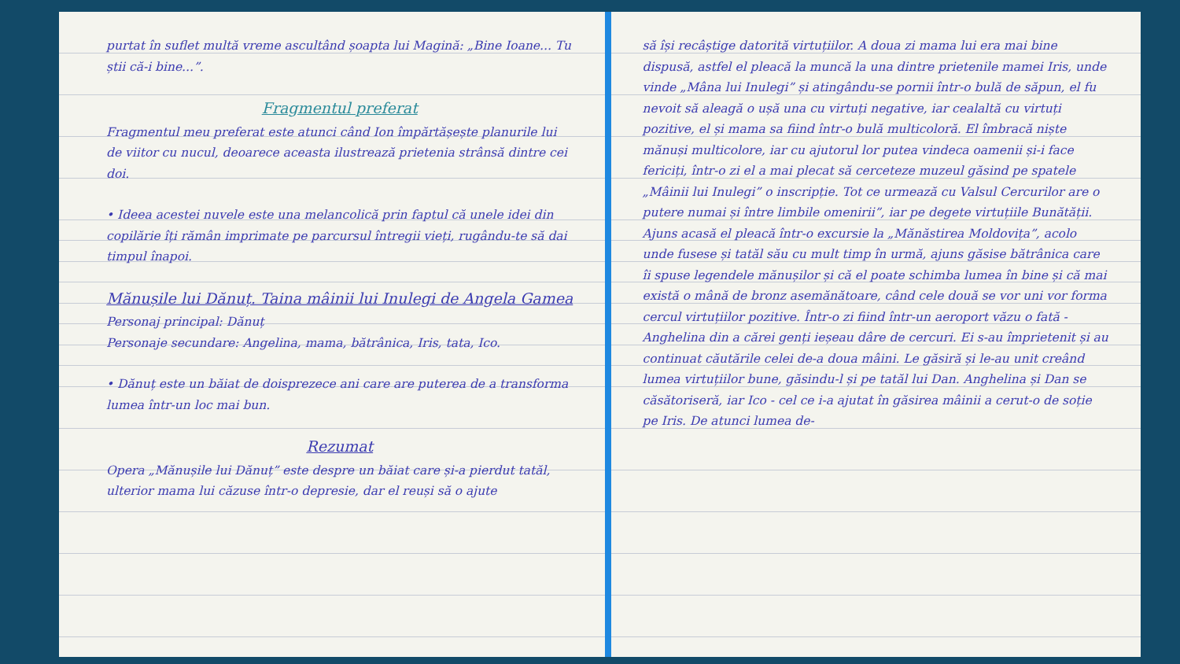purtat în suflet multă vreme ascultând șoapta lui Magină: „Bine Ioane... Tu știi că-i bine...”.
Fragmentul preferat
Fragmentul meu preferat este atunci când Ion împărtășește planurile lui de viitor cu nucul, deoarece aceasta ilustrează prietenia strânsă dintre cei doi.
• Ideea acestei nuvele este una melancolică prin faptul că unele idei din copilărie îți rămân imprimate pe parcursul întregii vieți, rugându-te să dai timpul înapoi.
Mănușile lui Dănuț. Taina mâinii lui Inulegi de Angela Gamea
Personaj principal: Dănuț
Personaje secundare: Angelina, mama, bătrânica, Iris, tata, Ico.
• Dănuț este un băiat de doisprezece ani care are puterea de a transforma lumea într-un loc mai bun.
Rezumat
Opera „Mănușile lui Dănuț” este despre un băiat care și-a pierdut tatăl, ulterior mama lui căzuse într-o depresie, dar el reuși să o ajute
să își recâștige datorită virtuțiilor. A doua zi mama lui era mai bine dispusă, astfel el pleacă la muncă la una dintre prietenile mamei Iris, unde vinde „Mâna lui Inulegi” și atingându-se pornii într-o bulă de săpun, el fu nevoit să aleagă o ușă una cu virtuți negative, iar cealaltă cu virtuți pozitive, el și mama sa fiind într-o bulă multicoloră. El îmbracă niște mănuși multicolore, iar cu ajutorul lor putea vindeca oamenii și-i face fericiți, într-o zi el a mai plecat să cerceteze muzeul găsind pe spatele „Mâinii lui Inulegi” o inscripție. Tot ce urmează cu Valsul Cercurilor are o putere numai și între limbile omenirii”, iar pe degete virtuțiile Bunătății. Ajuns acasă el pleacă într-o excursie la „Mănăstirea Moldovița”, acolo unde fusese și tatăl său cu mult timp în urmă, ajuns găsise bătrânica care îi spuse legendele mănușilor și că el poate schimba lumea în bine și că mai există o mână de bronz asemănătoare, când cele două se vor uni vor forma cercul virtuțiilor pozitive. Într-o zi fiind într-un aeroport văzu o fată - Anghelina din a cărei genți ieșeau dâre de cercuri. Ei s-au împrietenit și au continuat căutările celei de-a doua mâini. Le găsiră și le-au unit creând lumea virtuțiilor bune, găsindu-l și pe tatăl lui Dan. Anghelina și Dan se căsătoriseră, iar Ico - cel ce i-a ajutat în găsirea mâinii a cerut-o de soție pe Iris. De atunci lumea de-